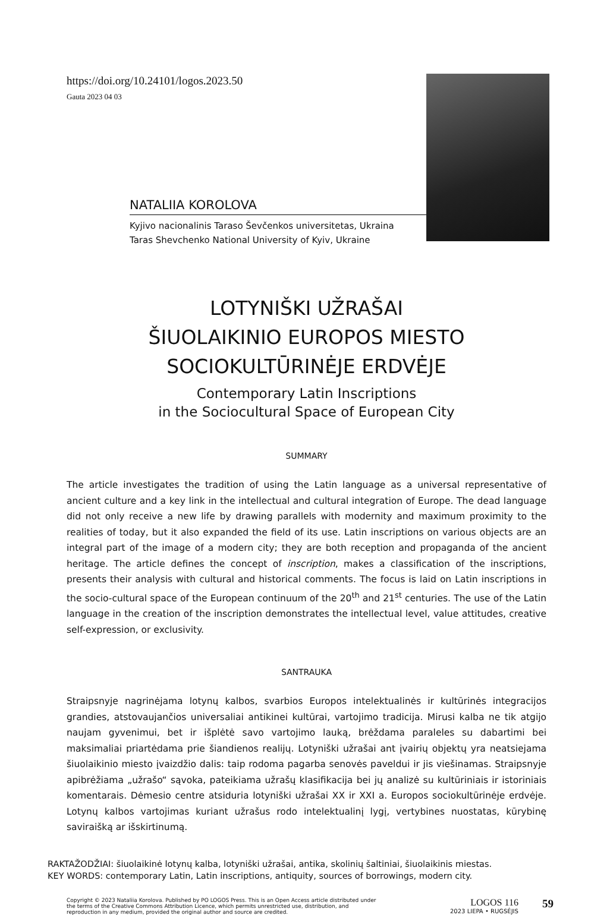https://doi.org/10.24101/logos.2023.50
Gauta 2023 04 03
NATALIIA KOROLOVA
Kyjivo nacionalinis Taraso Ševčenkos universitetas, Ukraina
Taras Shevchenko National University of Kyiv, Ukraine
LOTYNIŠKI UŽRAŠAI
ŠIUOLAIKINIO EUROPOS MIESTO
SOCIOKULTŪRINĖJE ERDVĖJE
Contemporary Latin Inscriptions
in the Sociocultural Space of European City
SUMMARY
The article investigates the tradition of using the Latin language as a universal representative of ancient culture and a key link in the intellectual and cultural integration of Europe. The dead language did not only receive a new life by drawing parallels with modernity and maximum proximity to the realities of today, but it also expanded the field of its use. Latin inscriptions on various objects are an integral part of the image of a modern city; they are both reception and propaganda of the ancient heritage. The article defines the concept of inscription, makes a classification of the inscriptions, presents their analysis with cultural and historical comments. The focus is laid on Latin inscriptions in the socio-cultural space of the European continuum of the 20<sup>th</sup> and 21<sup>st</sup> centuries. The use of the Latin language in the creation of the inscription demonstrates the intellectual level, value attitudes, creative self-expression, or exclusivity.
SANTRAUKA
Straipsnyje nagrinėjama lotynų kalbos, svarbios Europos intelektualinės ir kultūrinės integracijos grandies, atstovaujančios universaliai antikinei kultūrai, vartojimo tradicija. Mirusi kalba ne tik atgijo naujam gyvenimui, bet ir išplėtė savo vartojimo lauką, brėždama paraleles su dabartimi bei maksimaliai priartėdama prie šiandienos realijų. Lotyniški užrašai ant įvairių objektų yra neatsiejama šiuolaikinio miesto įvaizdžio dalis: taip rodoma pagarba senovės paveldui ir jis viešinamas. Straipsnyje apibrėžiama „užrašo“ sąvoka, pateikiama užrašų klasifikacija bei jų analizė su kultūriniais ir istoriniais komentarais. Dėmesio centre atsiduria lotyniški užrašai XX ir XXI a. Europos sociokultūrinėje erdvėje. Lotynų kalbos vartojimas kuriant užrašus rodo intelektualinį lygį, vertybines nuostatas, kūrybinę saviraišką ar išskirtinumą.
RAKTAŽODŽIAI: šiuolaikinė lotynų kalba, lotyniški užrašai, antika, skolinių šaltiniai, šiuolaikinis miestas.
KEY WORDS: contemporary Latin, Latin inscriptions, antiquity, sources of borrowings, modern city.
Copyright © 2023 Nataliia Korolova. Published by PO LOGOS Press. This is an Open Access article distributed under the terms of the Creative Commons Attribution Licence, which permits unrestricted use, distribution, and reproduction in any medium, provided the original author and source are credited.
LOGOS 116
2023 LIEPA • RUGSĖJIS
59